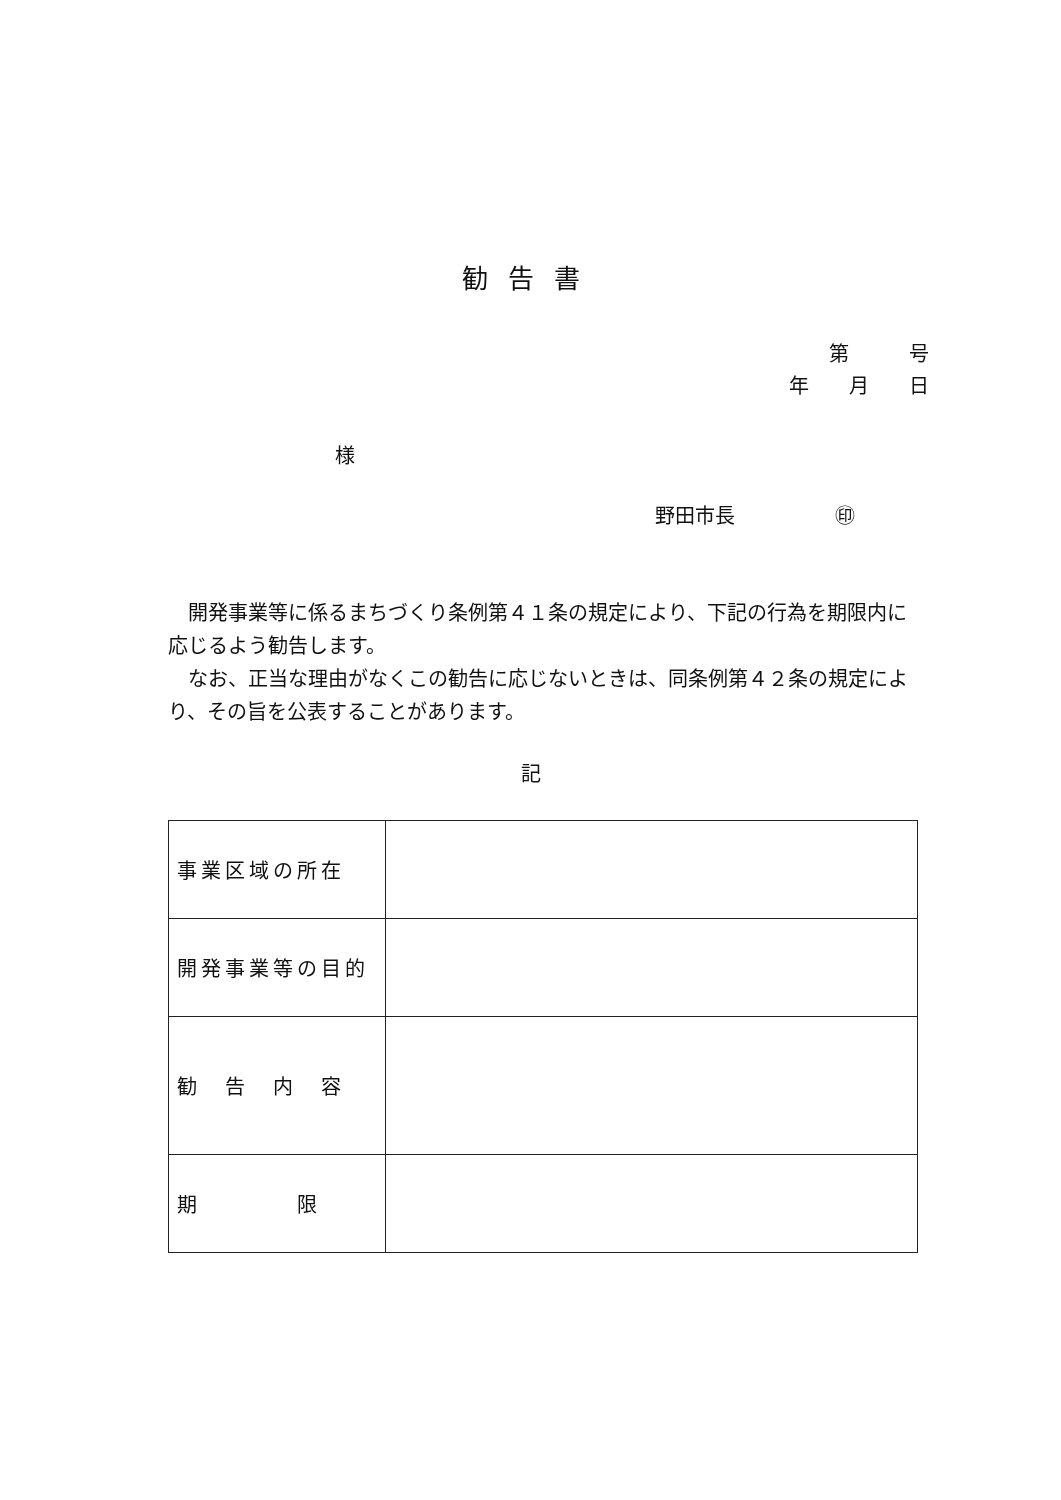勧告書
第　　　号
年　　月　　日
様
野田市長　　　　　㊞
　開発事業等に係るまちづくり条例第４１条の規定により、下記の行為を期限内に応じるよう勧告します。
　なお、正当な理由がなくこの勧告に応じないときは、同条例第４２条の規定により、その旨を公表することがあります。
記
| 事業区域の所在 | |
| 開発事業等の目的 | |
| 勧 告 内 容 | |
| 期 限 | |